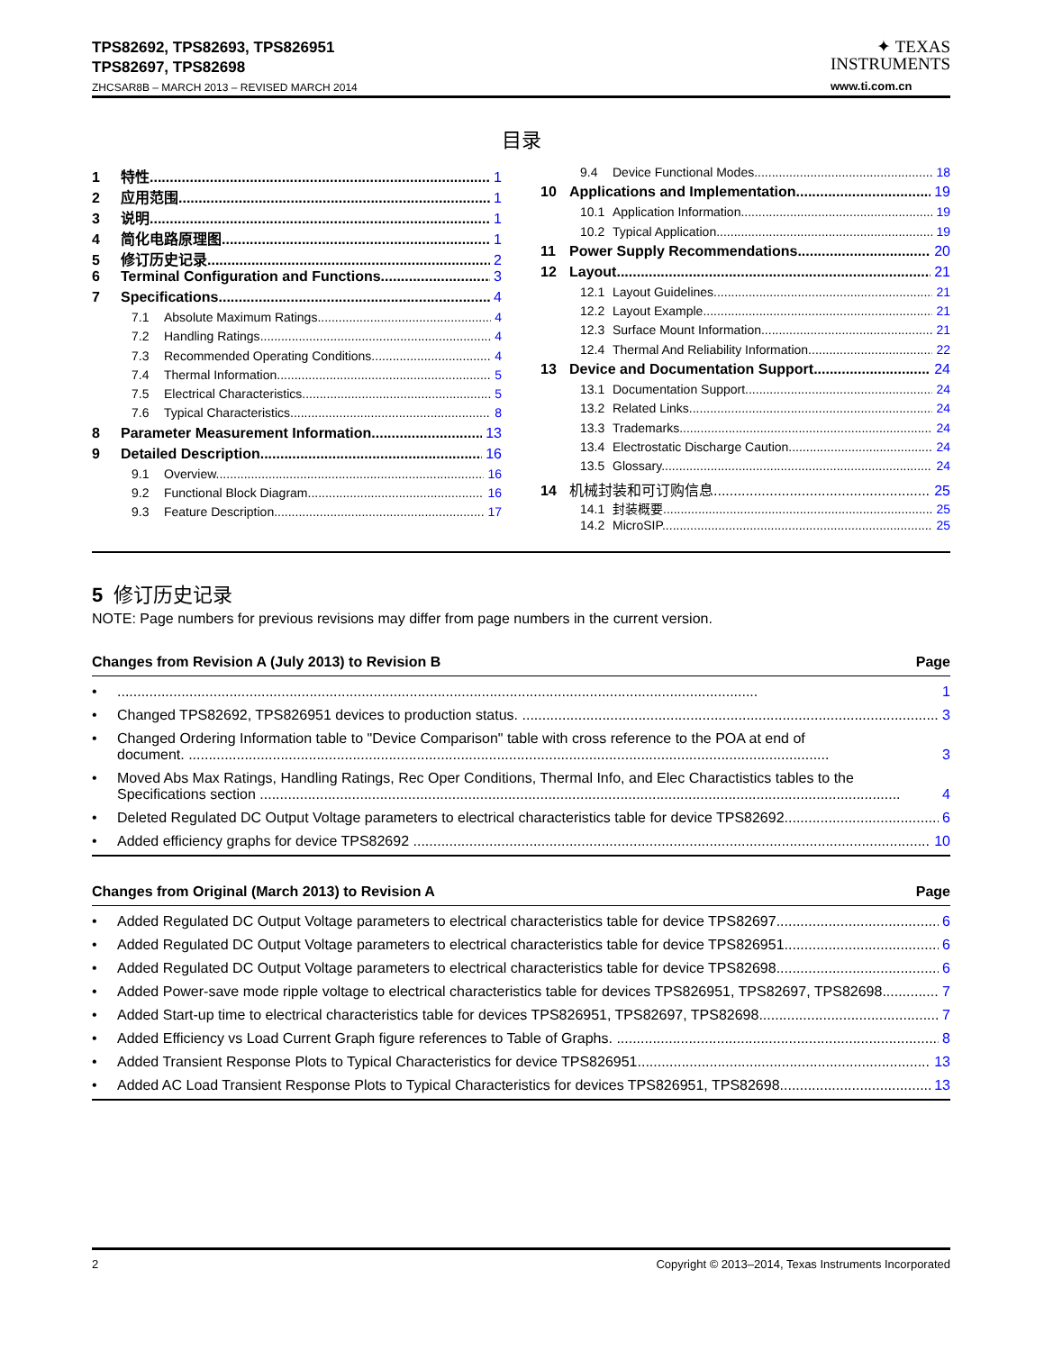TPS82692, TPS82693, TPS826951
TPS82697, TPS82698
ZHCSAR8B – MARCH 2013 – REVISED MARCH 2014
✦ TEXAS
INSTRUMENTS
www.ti.com.cn
目录
1 特性 1
2 应用范围 1
3 说明 1
4 简化电路原理图 1
5 修订历史记录 2
6 Terminal Configuration and Functions 3
7 Specifications 4
7.1 Absolute Maximum Ratings 4
7.2 Handling Ratings 4
7.3 Recommended Operating Conditions 4
7.4 Thermal Information 5
7.5 Electrical Characteristics 5
7.6 Typical Characteristics 8
8 Parameter Measurement Information 13
9 Detailed Description 16
9.1 Overview 16
9.2 Functional Block Diagram 16
9.3 Feature Description 17
9.4 Device Functional Modes 18
10 Applications and Implementation 19
10.1 Application Information 19
10.2 Typical Application 19
11 Power Supply Recommendations 20
12 Layout 21
12.1 Layout Guidelines 21
12.2 Layout Example 21
12.3 Surface Mount Information 21
12.4 Thermal And Reliability Information 22
13 Device and Documentation Support 24
13.1 Documentation Support 24
13.2 Related Links 24
13.3 Trademarks 24
13.4 Electrostatic Discharge Caution 24
13.5 Glossary 24
14 机械封装和可订购信息 25
14.1 封装概要 25
14.2 MicroSIP 25
5 修订历史记录
NOTE: Page numbers for previous revisions may differ from page numbers in the current version.
Changes from Revision A (July 2013) to Revision B Page
• 1
• Changed TPS82692, TPS826951 devices to production status. 3
• Changed Ordering Information table to "Device Comparison" table with cross reference to the POA at end of
document. 3
• Moved Abs Max Ratings, Handling Ratings, Rec Oper Conditions, Thermal Info, and Elec Charactistics tables to the
Specifications section 4
• Deleted Regulated DC Output Voltage parameters to electrical characteristics table for device TPS82692 6
• Added efficiency graphs for device TPS82692 10
Changes from Original (March 2013) to Revision A Page
• Added Regulated DC Output Voltage parameters to electrical characteristics table for device TPS82697 6
• Added Regulated DC Output Voltage parameters to electrical characteristics table for device TPS826951 6
• Added Regulated DC Output Voltage parameters to electrical characteristics table for device TPS82698 6
• Added Power-save mode ripple voltage to electrical characteristics table for devices TPS826951, TPS82697, TPS82698 7
• Added Start-up time to electrical characteristics table for devices TPS826951, TPS82697, TPS82698 7
• Added Efficiency vs Load Current Graph figure references to Table of Graphs. 8
• Added Transient Response Plots to Typical Characteristics for device TPS826951 13
• Added AC Load Transient Response Plots to Typical Characteristics for devices TPS826951, TPS82698 13
2 Copyright © 2013–2014, Texas Instruments Incorporated